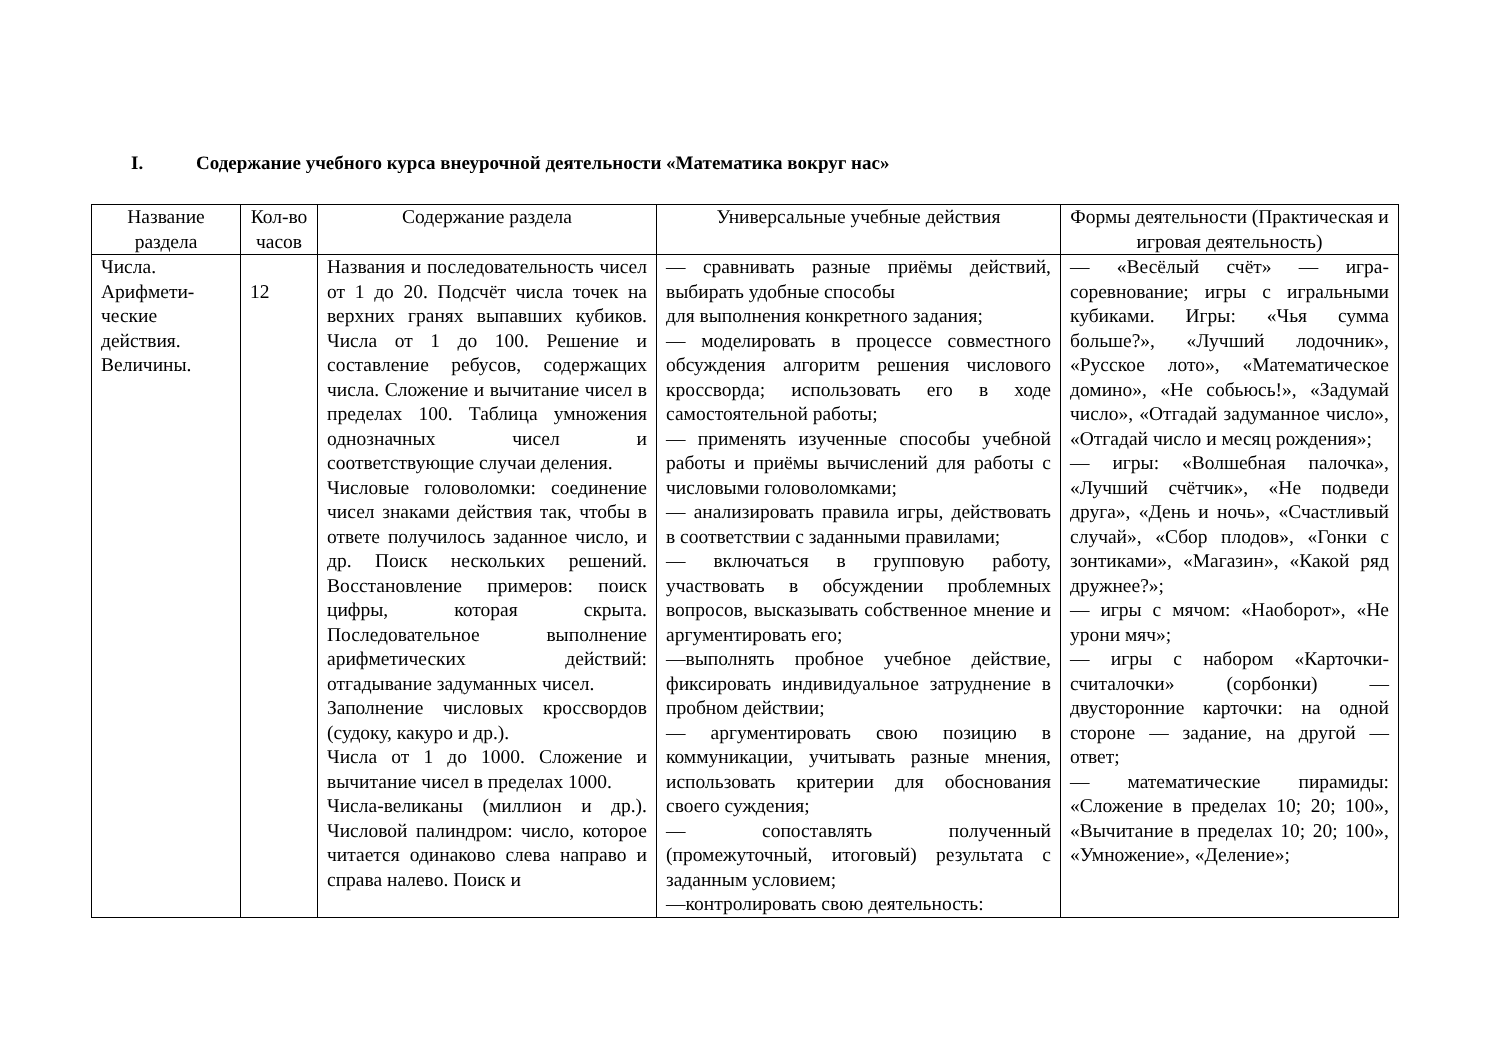I. Содержание учебного курса внеурочной деятельности «Математика вокруг нас»
| Название раздела | Кол-во часов | Содержание раздела | Универсальные учебные действия | Формы деятельности (Практическая и игровая деятельность) |
| --- | --- | --- | --- | --- |
| Числа. Арифмети-ческие действия. Величины. | 12 | Названия и последовательность чисел от 1 до 20. Подсчёт числа точек на верхних гранях выпавших кубиков. Числа от 1 до 100. Решение и составление ребусов, содержащих числа. Сложение и вычитание чисел в пределах 100. Таблица умножения однозначных чисел и соответствующие случаи деления. Числовые головоломки: соединение чисел знаками действия так, чтобы в ответе получилось заданное число, и др. Поиск нескольких решений. Восстановление примеров: поиск цифры, которая скрыта. Последовательное выполнение арифметических действий: отгадывание задуманных чисел. Заполнение числовых кроссвордов (судоку, какуро и др.). Числа от 1 до 1000. Сложение и вычитание чисел в пределах 1000. Числа-великаны (миллион и др.). Числовой палиндром: число, которое читается одинаково слева направо и справа налево. Поиск и | — сравнивать разные приёмы действий, выбирать удобные способы для выполнения конкретного задания; — моделировать в процессе совместного обсуждения алгоритм решения числового кроссворда; использовать его в ходе самостоятельной работы; — применять изученные способы учебной работы и приёмы вычислений для работы с числовыми головоломками; — анализировать правила игры, действовать в соответствии с заданными правилами; — включаться в групповую работу, участвовать в обсуждении проблемных вопросов, высказывать собственное мнение и аргументировать его; —выполнять пробное учебное действие, фиксировать индивидуальное затруднение в пробном действии; — аргументировать свою позицию в коммуникации, учитывать разные мнения, использовать критерии для обоснования своего суждения; — сопоставлять полученный (промежуточный, итоговый) результата с заданным условием; —контролировать свою деятельность: | — «Весёлый счёт» — игра-соревнование; игры с игральными кубиками. Игры: «Чья сумма больше?», «Лучший лодочник», «Русское лото», «Математическое домино», «Не собьюсь!», «Задумай число», «Отгадай задуманное число», «Отгадай число и месяц рождения»; — игры: «Волшебная палочка», «Лучший счётчик», «Не подведи друга», «День и ночь», «Счастливый случай», «Сбор плодов», «Гонки с зонтиками», «Магазин», «Какой ряд дружнее?»; — игры с мячом: «Наоборот», «Не урони мяч»; — игры с набором «Карточки-считалочки» (сорбонки) — двусторонние карточки: на одной стороне — задание, на другой — ответ; — математические пирамиды: «Сложение в пределах 10; 20; 100», «Вычитание в пределах 10; 20; 100», «Умножение», «Деление»; |